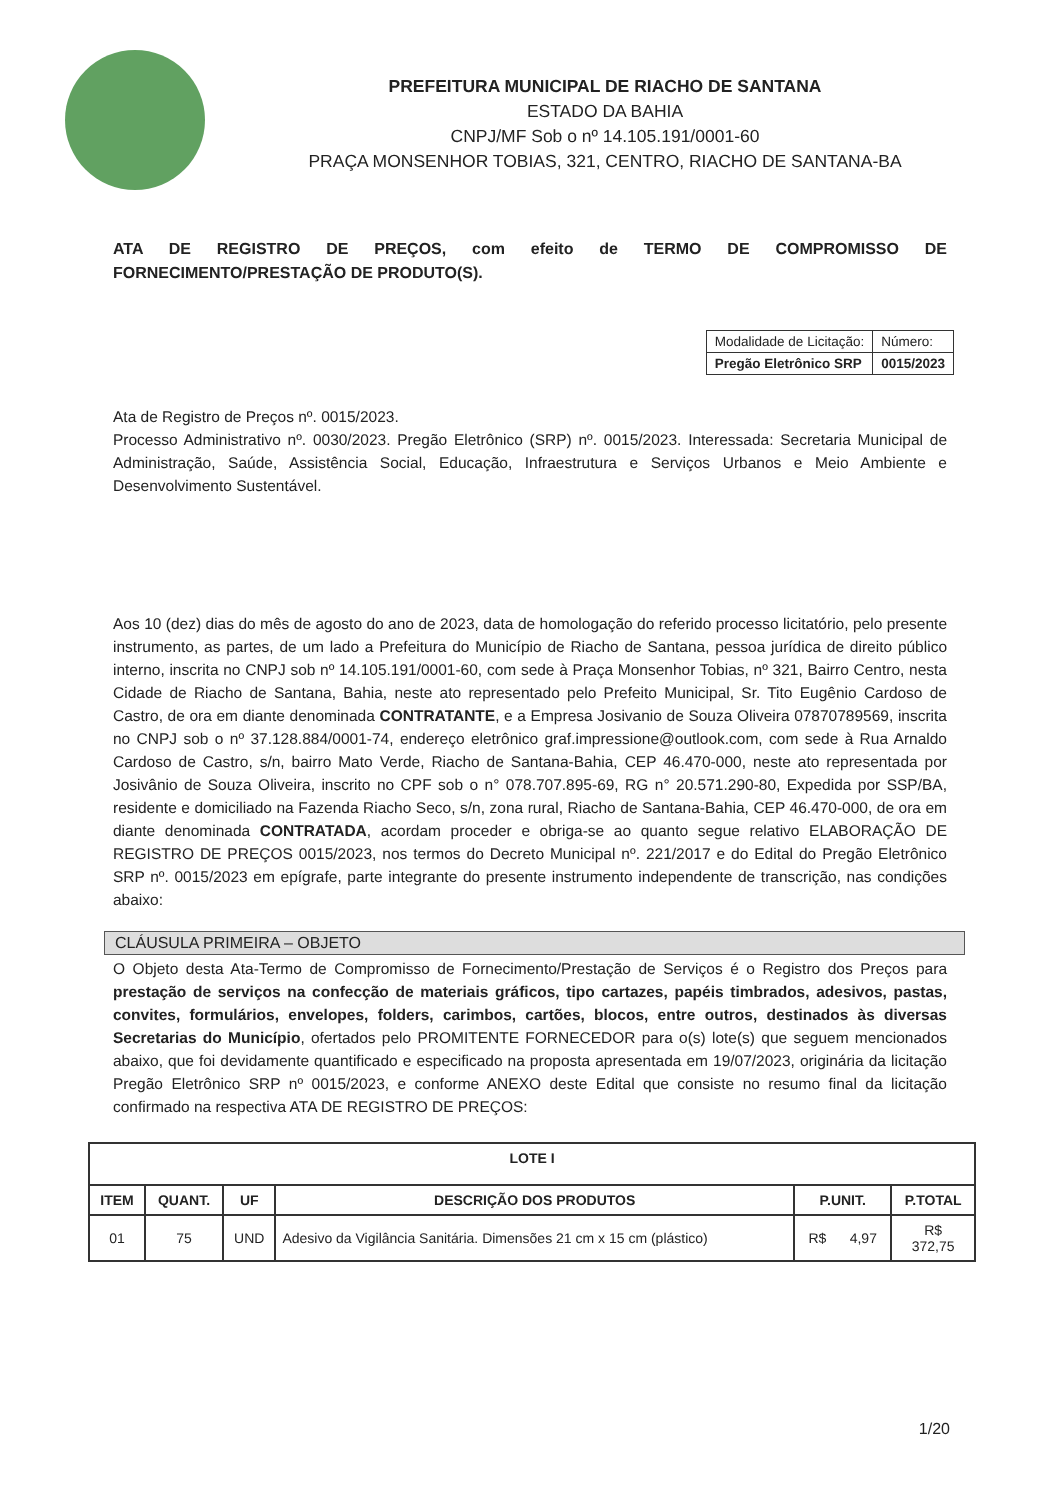PREFEITURA MUNICIPAL DE RIACHO DE SANTANA
ESTADO DA BAHIA
CNPJ/MF Sob o nº 14.105.191/0001-60
PRAÇA MONSENHOR TOBIAS, 321, CENTRO, RIACHO DE SANTANA-BA
ATA DE REGISTRO DE PREÇOS, com efeito de TERMO DE COMPROMISSO DE FORNECIMENTO/PRESTAÇÃO DE PRODUTO(S).
| Modalidade de Licitação: | Número: |
| Pregão Eletrônico SRP | 0015/2023 |
Ata de Registro de Preços nº. 0015/2023.
Processo Administrativo nº. 0030/2023. Pregão Eletrônico (SRP) nº. 0015/2023. Interessada: Secretaria Municipal de Administração, Saúde, Assistência Social, Educação, Infraestrutura e Serviços Urbanos e Meio Ambiente e Desenvolvimento Sustentável.
Aos 10 (dez) dias do mês de agosto do ano de 2023, data de homologação do referido processo licitatório, pelo presente instrumento, as partes, de um lado a Prefeitura do Município de Riacho de Santana, pessoa jurídica de direito público interno, inscrita no CNPJ sob nº 14.105.191/0001-60, com sede à Praça Monsenhor Tobias, nº 321, Bairro Centro, nesta Cidade de Riacho de Santana, Bahia, neste ato representado pelo Prefeito Municipal, Sr. Tito Eugênio Cardoso de Castro, de ora em diante denominada CONTRATANTE, e a Empresa Josivanio de Souza Oliveira 07870789569, inscrita no CNPJ sob o nº 37.128.884/0001-74, endereço eletrônico graf.impressione@outlook.com, com sede à Rua Arnaldo Cardoso de Castro, s/n, bairro Mato Verde, Riacho de Santana-Bahia, CEP 46.470-000, neste ato representada por Josivânio de Souza Oliveira, inscrito no CPF sob o n° 078.707.895-69, RG n° 20.571.290-80, Expedida por SSP/BA, residente e domiciliado na Fazenda Riacho Seco, s/n, zona rural, Riacho de Santana-Bahia, CEP 46.470-000, de ora em diante denominada CONTRATADA, acordam proceder e obriga-se ao quanto segue relativo ELABORAÇÃO DE REGISTRO DE PREÇOS 0015/2023, nos termos do Decreto Municipal nº. 221/2017 e do Edital do Pregão Eletrônico SRP nº. 0015/2023 em epígrafe, parte integrante do presente instrumento independente de transcrição, nas condições abaixo:
CLÁUSULA PRIMEIRA – OBJETO
O Objeto desta Ata-Termo de Compromisso de Fornecimento/Prestação de Serviços é o Registro dos Preços para prestação de serviços na confecção de materiais gráficos, tipo cartazes, papéis timbrados, adesivos, pastas, convites, formulários, envelopes, folders, carimbos, cartões, blocos, entre outros, destinados às diversas Secretarias do Município, ofertados pelo PROMITENTE FORNECEDOR para o(s) lote(s) que seguem mencionados abaixo, que foi devidamente quantificado e especificado na proposta apresentada em 19/07/2023, originária da licitação Pregão Eletrônico SRP nº 0015/2023, e conforme ANEXO deste Edital que consiste no resumo final da licitação confirmado na respectiva ATA DE REGISTRO DE PREÇOS:
| LOTE I | | | | | |
| --- | --- | --- | --- | --- | --- |
| ITEM | QUANT. | UF | DESCRIÇÃO DOS PRODUTOS | P.UNIT. | P.TOTAL |
| 01 | 75 | UND | Adesivo da Vigilância Sanitária. Dimensões 21 cm x 15 cm (plástico) | R$ 4,97 | R$ 372,75 |
1/20